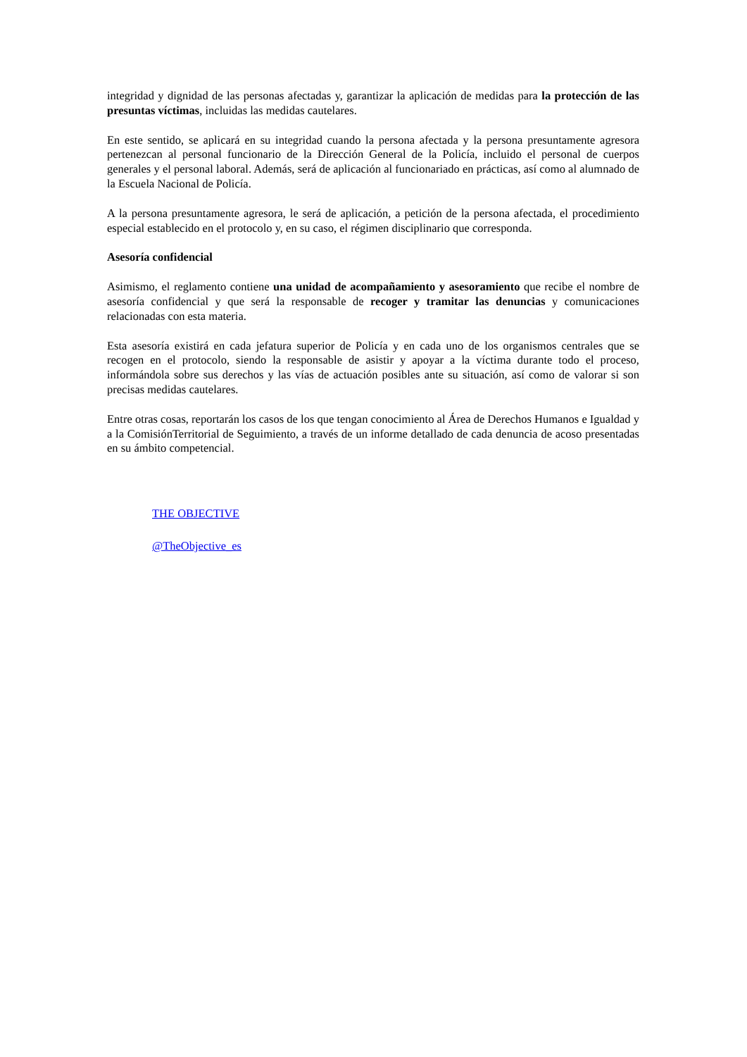integridad y dignidad de las personas afectadas y, garantizar la aplicación de medidas para la protección de las presuntas víctimas, incluidas las medidas cautelares.
En este sentido, se aplicará en su integridad cuando la persona afectada y la persona presuntamente agresora pertenezcan al personal funcionario de la Dirección General de la Policía, incluido el personal de cuerpos generales y el personal laboral. Además, será de aplicación al funcionariado en prácticas, así como al alumnado de la Escuela Nacional de Policía.
A la persona presuntamente agresora, le será de aplicación, a petición de la persona afectada, el procedimiento especial establecido en el protocolo y, en su caso, el régimen disciplinario que corresponda.
Asesoría confidencial
Asimismo, el reglamento contiene una unidad de acompañamiento y asesoramiento que recibe el nombre de asesoría confidencial y que será la responsable de recoger y tramitar las denuncias y comunicaciones relacionadas con esta materia.
Esta asesoría existirá en cada jefatura superior de Policía y en cada uno de los organismos centrales que se recogen en el protocolo, siendo la responsable de asistir y apoyar a la víctima durante todo el proceso, informándola sobre sus derechos y las vías de actuación posibles ante su situación, así como de valorar si son precisas medidas cautelares.
Entre otras cosas, reportarán los casos de los que tengan conocimiento al Área de Derechos Humanos e Igualdad y a la ComisiónTerritorial de Seguimiento, a través de un informe detallado de cada denuncia de acoso presentadas en su ámbito competencial.
THE OBJECTIVE
@TheObjective_es